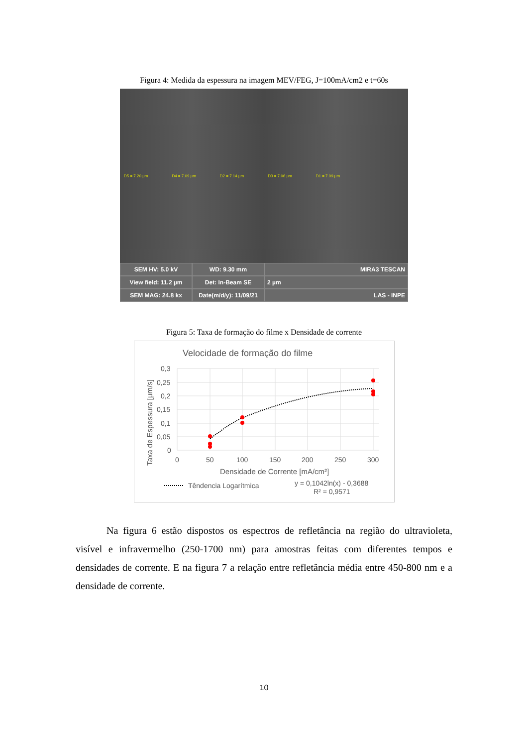Figura 4: Medida da espessura na imagem MEV/FEG, J=100mA/cm2 e t=60s
D5 = 7.20 µm D4 = 7.09 µm D2 = 7.14 µm D3 = 7.06 µm D1 = 7.09 µm
SEM HV: 5.0 kV
WD: 9.30 mm
MIRA3 TESCAN
View field: 11.2 µm
Det: In-Beam SE
2 µm
SEM MAG: 24.8 kx
Date(m/d/y): 11/09/21
LAS - INPE
Figura 5: Taxa de formação do filme x Densidade de corrente
Velocidade de formação do filme
0,3
0,25
0,2
0,15
0,1
0,05
0
0
50
100
150
200
250
300
Densidade de Corrente [mA/cm²]
Taxa de Espessura [µm/s]
Têndencia Logarítmica
y = 0,1042ln(x) - 0,3688
R² = 0,9571
Na figura 6 estão dispostos os espectros de refletância na região do ultravioleta, visível e infravermelho (250-1700 nm) para amostras feitas com diferentes tempos e densidades de corrente. E na figura 7 a relação entre refletância média entre 450-800 nm e a densidade de corrente.
10